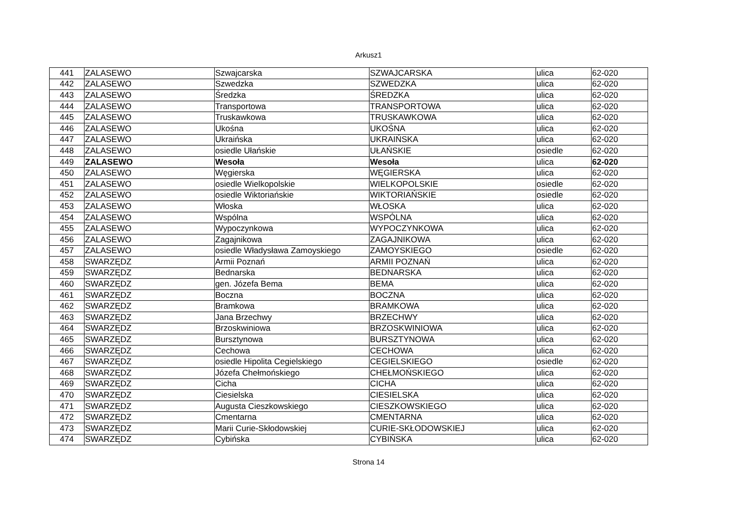Arkusz1
| 441 | ZALASEWO | Szwajcarska | SZWAJCARSKA | ulica | 62-020 |
| 442 | ZALASEWO | Szwedzka | SZWEDZKA | ulica | 62-020 |
| 443 | ZALASEWO | Średzka | ŚREDZKA | ulica | 62-020 |
| 444 | ZALASEWO | Transportowa | TRANSPORTOWA | ulica | 62-020 |
| 445 | ZALASEWO | Truskawkowa | TRUSKAWKOWA | ulica | 62-020 |
| 446 | ZALASEWO | Ukośna | UKOŚNA | ulica | 62-020 |
| 447 | ZALASEWO | Ukraińska | UKRAIŃSKA | ulica | 62-020 |
| 448 | ZALASEWO | osiedle Ułańskie | UŁAŃSKIE | osiedle | 62-020 |
| 449 | ZALASEWO | Wesoła | Wesoła | ulica | 62-020 |
| 450 | ZALASEWO | Węgierska | WĘGIERSKA | ulica | 62-020 |
| 451 | ZALASEWO | osiedle Wielkopolskie | WIELKOPOLSKIE | osiedle | 62-020 |
| 452 | ZALASEWO | osiedle Wiktoriańskie | WIKTORIAŃSKIE | osiedle | 62-020 |
| 453 | ZALASEWO | Włoska | WŁOSKA | ulica | 62-020 |
| 454 | ZALASEWO | Wspólna | WSPÓLNA | ulica | 62-020 |
| 455 | ZALASEWO | Wypoczynkowa | WYPOCZYNKOWA | ulica | 62-020 |
| 456 | ZALASEWO | Zagajnikowa | ZAGAJNIKOWA | ulica | 62-020 |
| 457 | ZALASEWO | osiedle Władysława Zamoyskiego | ZAMOYSKIEGO | osiedle | 62-020 |
| 458 | SWARZĘDZ | Armii Poznań | ARMII POZNAŃ | ulica | 62-020 |
| 459 | SWARZĘDZ | Bednarska | BEDNARSKA | ulica | 62-020 |
| 460 | SWARZĘDZ | gen. Józefa Bema | BEMA | ulica | 62-020 |
| 461 | SWARZĘDZ | Boczna | BOCZNA | ulica | 62-020 |
| 462 | SWARZĘDZ | Bramkowa | BRAMKOWA | ulica | 62-020 |
| 463 | SWARZĘDZ | Jana Brzechwy | BRZECHWY | ulica | 62-020 |
| 464 | SWARZĘDZ | Brzoskwiniowa | BRZOSKWINIOWA | ulica | 62-020 |
| 465 | SWARZĘDZ | Bursztynowa | BURSZTYNOWA | ulica | 62-020 |
| 466 | SWARZĘDZ | Cechowa | CECHOWA | ulica | 62-020 |
| 467 | SWARZĘDZ | osiedle Hipolita Cegielskiego | CEGIELSKIEGO | osiedle | 62-020 |
| 468 | SWARZĘDZ | Józefa Chełmońskiego | CHEŁMOŃSKIEGO | ulica | 62-020 |
| 469 | SWARZĘDZ | Cicha | CICHA | ulica | 62-020 |
| 470 | SWARZĘDZ | Ciesielska | CIESIELSKA | ulica | 62-020 |
| 471 | SWARZĘDZ | Augusta Cieszkowskiego | CIESZKOWSKIEGO | ulica | 62-020 |
| 472 | SWARZĘDZ | Cmentarna | CMENTARNA | ulica | 62-020 |
| 473 | SWARZĘDZ | Marii Curie-Skłodowskiej | CURIE-SKŁODOWSKIEJ | ulica | 62-020 |
| 474 | SWARZĘDZ | Cybińska | CYBIŃSKA | ulica | 62-020 |
Strona 14